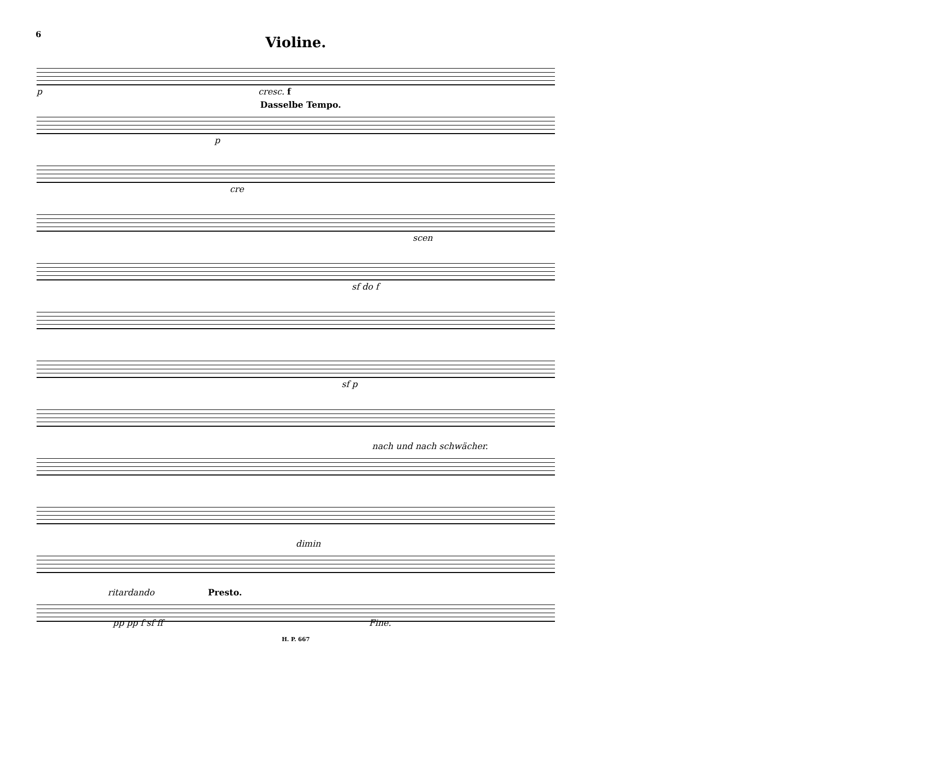6
Violine.
p cresc. f
Dasselbe Tempo.
p
cre
scen
sf do f
sf p
nach und nach schwächer.
dimin
ritardando Presto.
pp pp f sf ff Fine.
H. P. 667